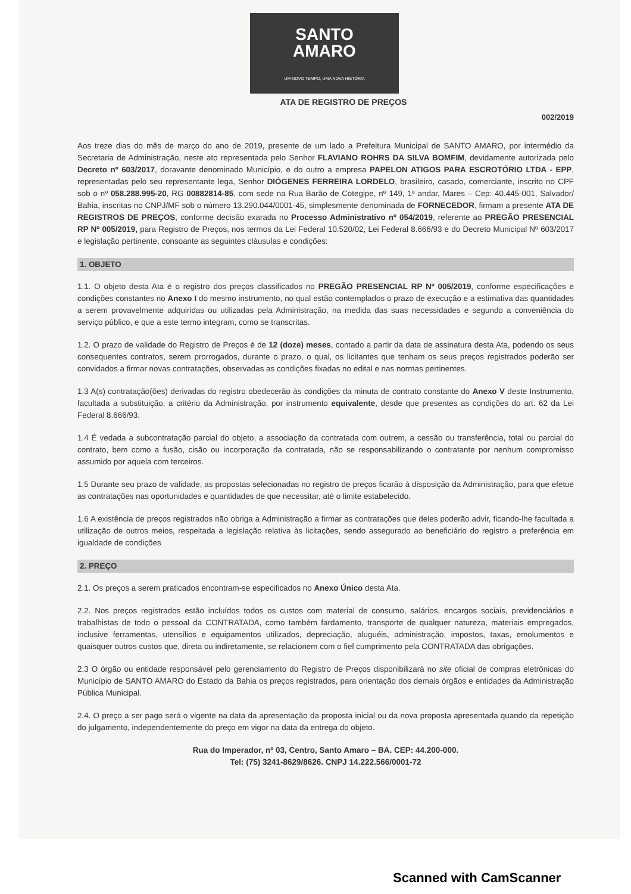SANTO
AMARO
UM NOVO TEMPO, UMA NOVA HISTÓRIA
ATA DE REGISTRO DE PREÇOS
002/2019
Aos treze dias do mês de março do ano de 2019, presente de um lado a Prefeitura Municipal de SANTO AMARO, por intermédio da Secretaria de Administração, neste ato representada pelo Senhor FLAVIANO ROHRS DA SILVA BOMFIM, devidamente autorizada pelo Decreto nº 603/2017, doravante denominado Município, e do outro a empresa PAPELON ATIGOS PARA ESCROTÓRIO LTDA - EPP, representadas pelo seu representante lega, Senhor DIÓGENES FERREIRA LORDELO, brasileiro, casado, comerciante, inscrito no CPF sob o nº 058.288.995-20, RG 00882814-85, com sede na Rua Barão de Cotegipe, nº 149, 1º andar, Mares – Cep: 40.445-001, Salvador/ Bahia, inscritas no CNPJ/MF sob o número 13.290.044/0001-45, simplesmente denominada de FORNECEDOR, firmam a presente ATA DE REGISTROS DE PREÇOS, conforme decisão exarada no Processo Administrativo nº 054/2019, referente ao PREGÃO PRESENCIAL RP Nº 005/2019, para Registro de Preços, nos termos da Lei Federal 10.520/02, Lei Federal 8.666/93 e do Decreto Municipal Nº 603/2017 e legislação pertinente, consoante as seguintes cláusulas e condições:
1. OBJETO
1.1. O objeto desta Ata é o registro dos preços classificados no PREGÃO PRESENCIAL RP Nº 005/2019, conforme especificações e condições constantes no Anexo I do mesmo instrumento, no qual estão contemplados o prazo de execução e a estimativa das quantidades a serem provavelmente adquiridas ou utilizadas pela Administração, na medida das suas necessidades e segundo a conveniência do serviço público, e que a este termo integram, como se transcritas.
1.2. O prazo de validade do Registro de Preços é de 12 (doze) meses, contado a partir da data de assinatura desta Ata, podendo os seus consequentes contratos, serem prorrogados, durante o prazo, o qual, os licitantes que tenham os seus preços registrados poderão ser convidados a firmar novas contratações, observadas as condições fixadas no edital e nas normas pertinentes.
1.3 A(s) contratação(ões) derivadas do registro obedecerão às condições da minuta de contrato constante do Anexo V deste Instrumento, facultada a substituição, a critério da Administração, por instrumento equivalente, desde que presentes as condições do art. 62 da Lei Federal 8.666/93.
1.4 É vedada a subcontratação parcial do objeto, a associação da contratada com outrem, a cessão ou transferência, total ou parcial do contrato, bem como a fusão, cisão ou incorporação da contratada, não se responsabilizando o contratante por nenhum compromisso assumido por aquela com terceiros.
1.5 Durante seu prazo de validade, as propostas selecionadas no registro de preços ficarão à disposição da Administração, para que efetue as contratações nas oportunidades e quantidades de que necessitar, até o limite estabelecido.
1.6 A existência de preços registrados não obriga a Administração a firmar as contratações que deles poderão advir, ficando-lhe facultada a utilização de outros meios, respeitada a legislação relativa às licitações, sendo assegurado ao beneficiário do registro a preferência em igualdade de condições
2. PREÇO
2.1. Os preços a serem praticados encontram-se especificados no Anexo Único desta Ata.
2.2. Nos preços registrados estão incluídos todos os custos com material de consumo, salários, encargos sociais, previdenciários e trabalhistas de todo o pessoal da CONTRATADA, como também fardamento, transporte de qualquer natureza, materiais empregados, inclusive ferramentas, utensílios e equipamentos utilizados, depreciação, aluguéis, administração, impostos, taxas, emolumentos e quaisquer outros custos que, direta ou indiretamente, se relacionem com o fiel cumprimento pela CONTRATADA das obrigações.
2.3 O órgão ou entidade responsável pelo gerenciamento do Registro de Preços disponibilizará no site oficial de compras eletrônicas do Município de SANTO AMARO do Estado da Bahia os preços registrados, para orientação dos demais órgãos e entidades da Administração Pública Municipal.
2.4. O preço a ser pago será o vigente na data da apresentação da proposta inicial ou da nova proposta apresentada quando da repetição do julgamento, independentemente do preço em vigor na data da entrega do objeto.
Rua do Imperador, nº 03, Centro, Santo Amaro – BA. CEP: 44.200-000.
Tel: (75) 3241-8629/8626. CNPJ 14.222.566/0001-72
Scanned with CamScanner